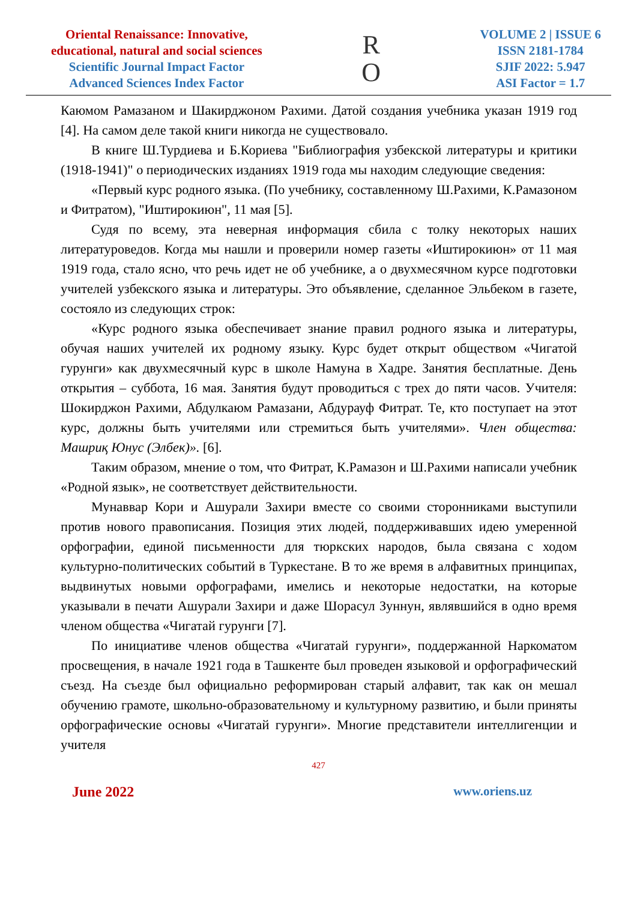Oriental Renaissance: Innovative,
educational, natural and social sciences
Scientific Journal Impact Factor
Advanced Sciences Index Factor
R
O
VOLUME 2 | ISSUE 6
ISSN 2181-1784
SJIF 2022: 5.947
ASI Factor = 1.7
Каюмом Рамазаном и Шакирджоном Рахими. Датой создания учебника указан 1919 год [4]. На самом деле такой книги никогда не существовало.
В книге Ш.Турдиева и Б.Кориева "Библиография узбекской литературы и критики (1918-1941)" о периодических изданиях 1919 года мы находим следующие сведения:
«Первый курс родного языка. (По учебнику, составленному Ш.Рахими, К.Рамазоном и Фитратом), "Иштирокиюн", 11 мая [5].
Судя по всему, эта неверная информация сбила с толку некоторых наших литературоведов. Когда мы нашли и проверили номер газеты «Иштирокиюн» от 11 мая 1919 года, стало ясно, что речь идет не об учебнике, а о двухмесячном курсе подготовки учителей узбекского языка и литературы. Это объявление, сделанное Эльбеком в газете, состояло из следующих строк:
«Курс родного языка обеспечивает знание правил родного языка и литературы, обучая наших учителей их родному языку. Курс будет открыт обществом «Чигатой гурунги» как двухмесячный курс в школе Намуна в Хадре. Занятия бесплатные. День открытия – суббота, 16 мая. Занятия будут проводиться с трех до пяти часов. Учителя: Шокирджон Рахими, Абдулкаюм Рамазани, Абдурауф Фитрат. Те, кто поступает на этот курс, должны быть учителями или стремиться быть учителями». Член общества: Машриқ Юнус (Элбек)». [6].
Таким образом, мнение о том, что Фитрат, К.Рамазон и Ш.Рахими написали учебник «Родной язык», не соответствует действительности.
Мунаввар Кори и Ашурали Захири вместе со своими сторонниками выступили против нового правописания. Позиция этих людей, поддерживавших идею умеренной орфографии, единой письменности для тюркских народов, была связана с ходом культурно-политических событий в Туркестане. В то же время в алфавитных принципах, выдвинутых новыми орфографами, имелись и некоторые недостатки, на которые указывали в печати Ашурали Захири и даже Шорасул Зуннун, являвшийся в одно время членом общества «Чигатай гурунги [7].
По инициативе членов общества «Чигатай гурунги», поддержанной Наркоматом просвещения, в начале 1921 года в Ташкенте был проведен языковой и орфографический съезд. На съезде был официально реформирован старый алфавит, так как он мешал обучению грамоте, школьно-образовательному и культурному развитию, и были приняты орфографические основы «Чигатай гурунги». Многие представители интеллигенции и учителя
427
June 2022 www.oriens.uz